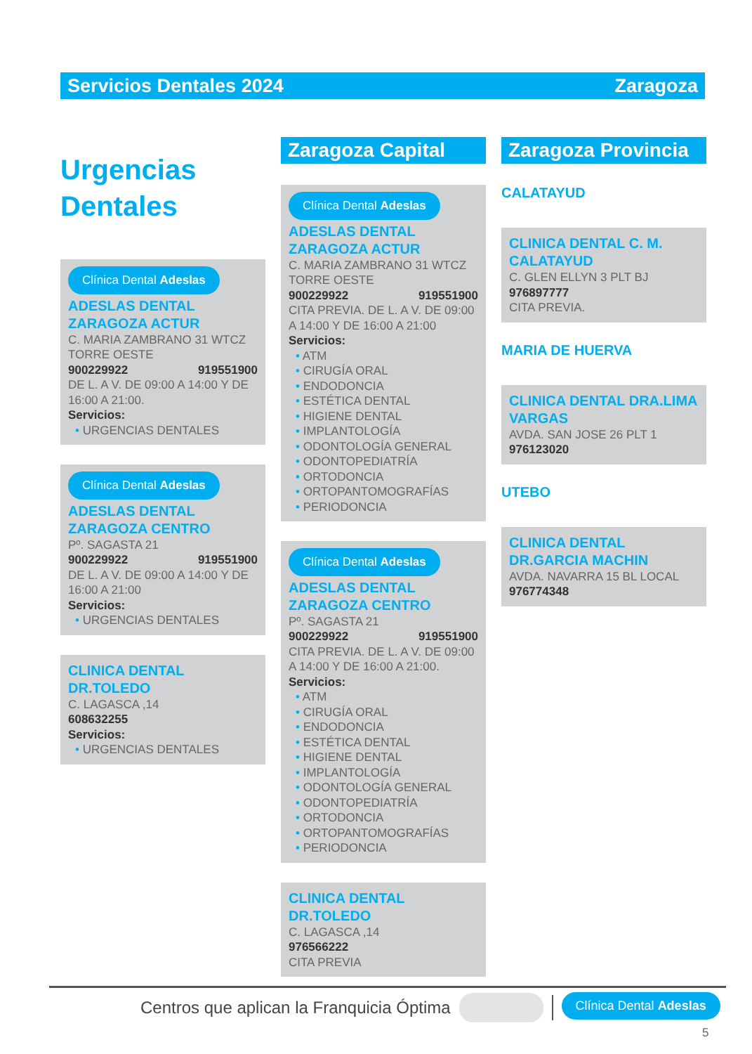Servicios Dentales 2024 Zaragoza
Urgencias
Dentales
Clínica Dental Adeslas
ADESLAS DENTAL ZARAGOZA ACTUR
C. MARIA ZAMBRANO 31 WTCZ TORRE OESTE
900229922 919551900
DE L. A V. DE 09:00 A 14:00 Y DE 16:00 A 21:00.
Servicios:
URGENCIAS DENTALES
Clínica Dental Adeslas
ADESLAS DENTAL ZARAGOZA CENTRO
Pº. SAGASTA 21
900229922 919551900
DE L. A V. DE 09:00 A 14:00 Y DE 16:00 A 21:00
Servicios:
URGENCIAS DENTALES
CLINICA DENTAL DR.TOLEDO
C. LAGASCA ,14
608632255
Servicios:
URGENCIAS DENTALES
Zaragoza Capital
Clínica Dental Adeslas
ADESLAS DENTAL ZARAGOZA ACTUR
C. MARIA ZAMBRANO 31 WTCZ TORRE OESTE
900229922 919551900
CITA PREVIA. DE L. A V. DE 09:00 A 14:00 Y DE 16:00 A 21:00
Servicios:
ATM
CIRUGÍA ORAL
ENDODONCIA
ESTÉTICA DENTAL
HIGIENE DENTAL
IMPLANTOLOGÍA
ODONTOLOGÍA GENERAL
ODONTOPEDIATRÍA
ORTODONCIA
ORTOPANTOMOGRAFÍAS
PERIODONCIA
Clínica Dental Adeslas
ADESLAS DENTAL ZARAGOZA CENTRO
Pº. SAGASTA 21
900229922 919551900
CITA PREVIA. DE L. A V. DE 09:00 A 14:00 Y DE 16:00 A 21:00.
Servicios:
ATM
CIRUGÍA ORAL
ENDODONCIA
ESTÉTICA DENTAL
HIGIENE DENTAL
IMPLANTOLOGÍA
ODONTOLOGÍA GENERAL
ODONTOPEDIATRÍA
ORTODONCIA
ORTOPANTOMOGRAFÍAS
PERIODONCIA
CLINICA DENTAL DR.TOLEDO
C. LAGASCA ,14
976566222
CITA PREVIA
Zaragoza Provincia
CALATAYUD
CLINICA DENTAL C. M. CALATAYUD
C. GLEN ELLYN 3 PLT BJ
976897777
CITA PREVIA.
MARIA DE HUERVA
CLINICA DENTAL DRA.LIMA VARGAS
AVDA. SAN JOSE 26 PLT 1
976123020
UTEBO
CLINICA DENTAL DR.GARCIA MACHIN
AVDA. NAVARRA 15 BL LOCAL
976774348
Centros que aplican la Franquicia Óptima Clínica Dental Adeslas
5